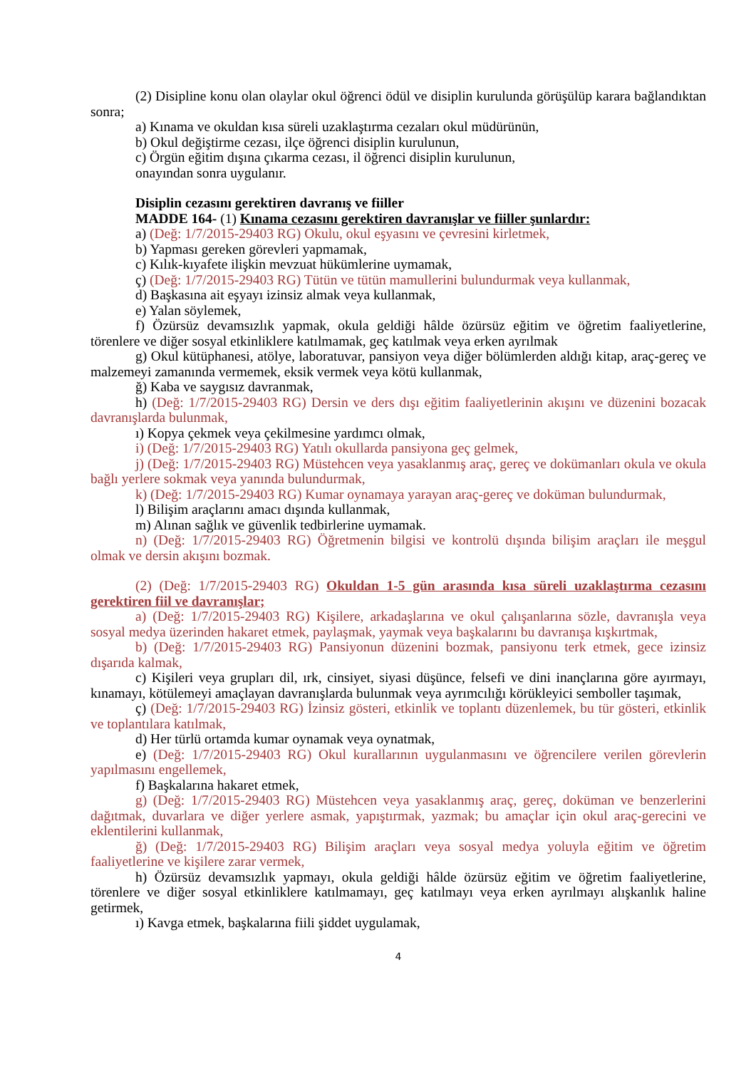(2) Disipline konu olan olaylar okul öğrenci ödül ve disiplin kurulunda görüşülüp karara bağlandıktan sonra;
a) Kınama ve okuldan kısa süreli uzaklaştırma cezaları okul müdürünün,
b) Okul değiştirme cezası, ilçe öğrenci disiplin kurulunun,
c) Örgün eğitim dışına çıkarma cezası, il öğrenci disiplin kurulunun,
onayından sonra uygulanır.
Disiplin cezasını gerektiren davranış ve fiiller
MADDE 164- (1) Kınama cezasını gerektiren davranışlar ve fiiller şunlardır:
a) (Değ: 1/7/2015-29403 RG) Okulu, okul eşyasını ve çevresini kirletmek,
b) Yapması gereken görevleri yapmamak,
c) Kılık-kıyafete ilişkin mevzuat hükümlerine uymamak,
ç) (Değ: 1/7/2015-29403 RG) Tütün ve tütün mamullerini bulundurmak veya kullanmak,
d) Başkasına ait eşyayı izinsiz almak veya kullanmak,
e) Yalan söylemek,
f) Özürsüz devamsızlık yapmak, okula geldiği hâlde özürsüz eğitim ve öğretim faaliyetlerine, törenlere ve diğer sosyal etkinliklere katılmamak, geç katılmak veya erken ayrılmak
g) Okul kütüphanesi, atölye, laboratuvar, pansiyon veya diğer bölümlerden aldığı kitap, araç-gereç ve malzemeyi zamanında vermemek, eksik vermek veya kötü kullanmak,
ğ) Kaba ve saygısız davranmak,
h) (Değ: 1/7/2015-29403 RG) Dersin ve ders dışı eğitim faaliyetlerinin akışını ve düzenini bozacak davranışlarda bulunmak,
ı) Kopya çekmek veya çekilmesine yardımcı olmak,
i) (Değ: 1/7/2015-29403 RG) Yatılı okullarda pansiyona geç gelmek,
j) (Değ: 1/7/2015-29403 RG) Müstehcen veya yasaklanmış araç, gereç ve dokümanları okula ve okula bağlı yerlere sokmak veya yanında bulundurmak,
k) (Değ: 1/7/2015-29403 RG) Kumar oynamaya yarayan araç-gereç ve doküman bulundurmak,
l) Bilişim araçlarını amacı dışında kullanmak,
m) Alınan sağlık ve güvenlik tedbirlerine uymamak.
n) (Değ: 1/7/2015-29403 RG) Öğretmenin bilgisi ve kontrolü dışında bilişim araçları ile meşgul olmak ve dersin akışını bozmak.
(2) (Değ: 1/7/2015-29403 RG) Okuldan 1-5 gün arasında kısa süreli uzaklaştırma cezasını gerektiren fiil ve davranışlar;
a) (Değ: 1/7/2015-29403 RG) Kişilere, arkadaşlarına ve okul çalışanlarına sözle, davranışla veya sosyal medya üzerinden hakaret etmek, paylaşmak, yaymak veya başkalarını bu davranışa kışkırtmak,
b) (Değ: 1/7/2015-29403 RG) Pansiyonun düzenini bozmak, pansiyonu terk etmek, gece izinsiz dışarıda kalmak,
c) Kişileri veya grupları dil, ırk, cinsiyet, siyasi düşünce, felsefi ve dini inançlarına göre ayırmayı, kınamayı, kötülemeyi amaçlayan davranışlarda bulunmak veya ayrımcılığı körükleyici semboller taşımak,
ç) (Değ: 1/7/2015-29403 RG) İzinsiz gösteri, etkinlik ve toplantı düzenlemek, bu tür gösteri, etkinlik ve toplantılara katılmak,
d) Her türlü ortamda kumar oynamak veya oynatmak,
e) (Değ: 1/7/2015-29403 RG) Okul kurallarının uygulanmasını ve öğrencilere verilen görevlerin yapılmasını engellemek,
f) Başkalarına hakaret etmek,
g) (Değ: 1/7/2015-29403 RG) Müstehcen veya yasaklanmış araç, gereç, doküman ve benzerlerini dağıtmak, duvarlara ve diğer yerlere asmak, yapıştırmak, yazmak; bu amaçlar için okul araç-gerecini ve eklentilerini kullanmak,
ğ) (Değ: 1/7/2015-29403 RG) Bilişim araçları veya sosyal medya yoluyla eğitim ve öğretim faaliyetlerine ve kişilere zarar vermek,
h) Özürsüz devamsızlık yapmayı, okula geldiği hâlde özürsüz eğitim ve öğretim faaliyetlerine, törenlere ve diğer sosyal etkinliklere katılmamayı, geç katılmayı veya erken ayrılmayı alışkanlık haline getirmek,
ı) Kavga etmek, başkalarına fiili şiddet uygulamak,
4